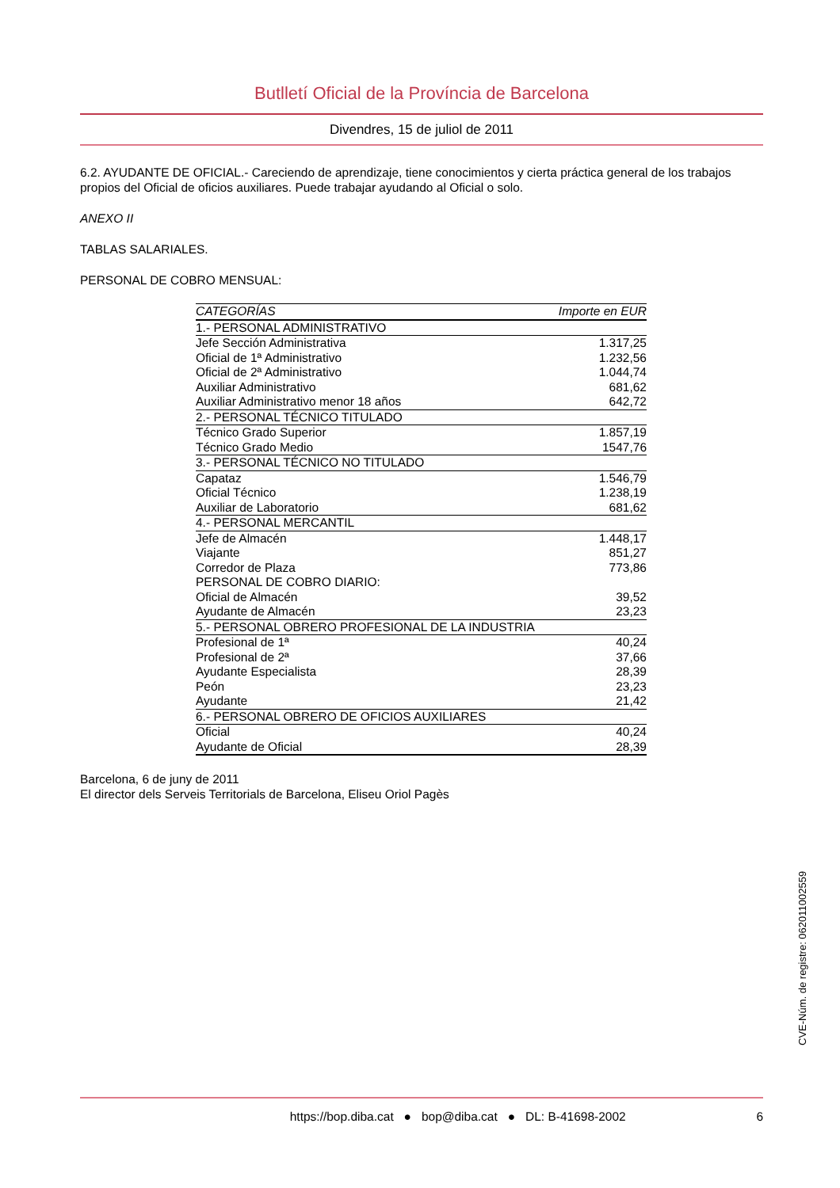Butlletí Oficial de la Província de Barcelona
Divendres, 15 de juliol de 2011
6.2. AYUDANTE DE OFICIAL.- Careciendo de aprendizaje, tiene conocimientos y cierta práctica general de los trabajos propios del Oficial de oficios auxiliares. Puede trabajar ayudando al Oficial o solo.
ANEXO II
TABLAS SALARIALES.
PERSONAL DE COBRO MENSUAL:
| CATEGORÍAS | Importe en EUR |
| --- | --- |
| 1.- PERSONAL ADMINISTRATIVO | |
| Jefe Sección Administrativa | 1.317,25 |
| Oficial de 1ª Administrativo | 1.232,56 |
| Oficial de 2ª Administrativo | 1.044,74 |
| Auxiliar Administrativo | 681,62 |
| Auxiliar Administrativo menor 18 años | 642,72 |
| 2.- PERSONAL TÉCNICO TITULADO | |
| Técnico Grado Superior | 1.857,19 |
| Técnico Grado Medio | 1547,76 |
| 3.- PERSONAL TÉCNICO NO TITULADO | |
| Capataz | 1.546,79 |
| Oficial Técnico | 1.238,19 |
| Auxiliar de Laboratorio | 681,62 |
| 4.- PERSONAL MERCANTIL | |
| Jefe de Almacén | 1.448,17 |
| Viajante | 851,27 |
| Corredor de Plaza | 773,86 |
| PERSONAL DE COBRO DIARIO: | |
| Oficial de Almacén | 39,52 |
| Ayudante de Almacén | 23,23 |
| 5.- PERSONAL OBRERO PROFESIONAL DE LA INDUSTRIA | |
| Profesional de 1ª | 40,24 |
| Profesional de 2ª | 37,66 |
| Ayudante Especialista | 28,39 |
| Peón | 23,23 |
| Ayudante | 21,42 |
| 6.- PERSONAL OBRERO DE OFICIOS AUXILIARES | |
| Oficial | 40,24 |
| Ayudante de Oficial | 28,39 |
Barcelona, 6 de juny de 2011
El director dels Serveis Territorials de Barcelona, Eliseu Oriol Pagès
CVE-Núm. de registre: 062011002559
https://bop.diba.cat ● bop@diba.cat ● DL: B-41698-2002 6